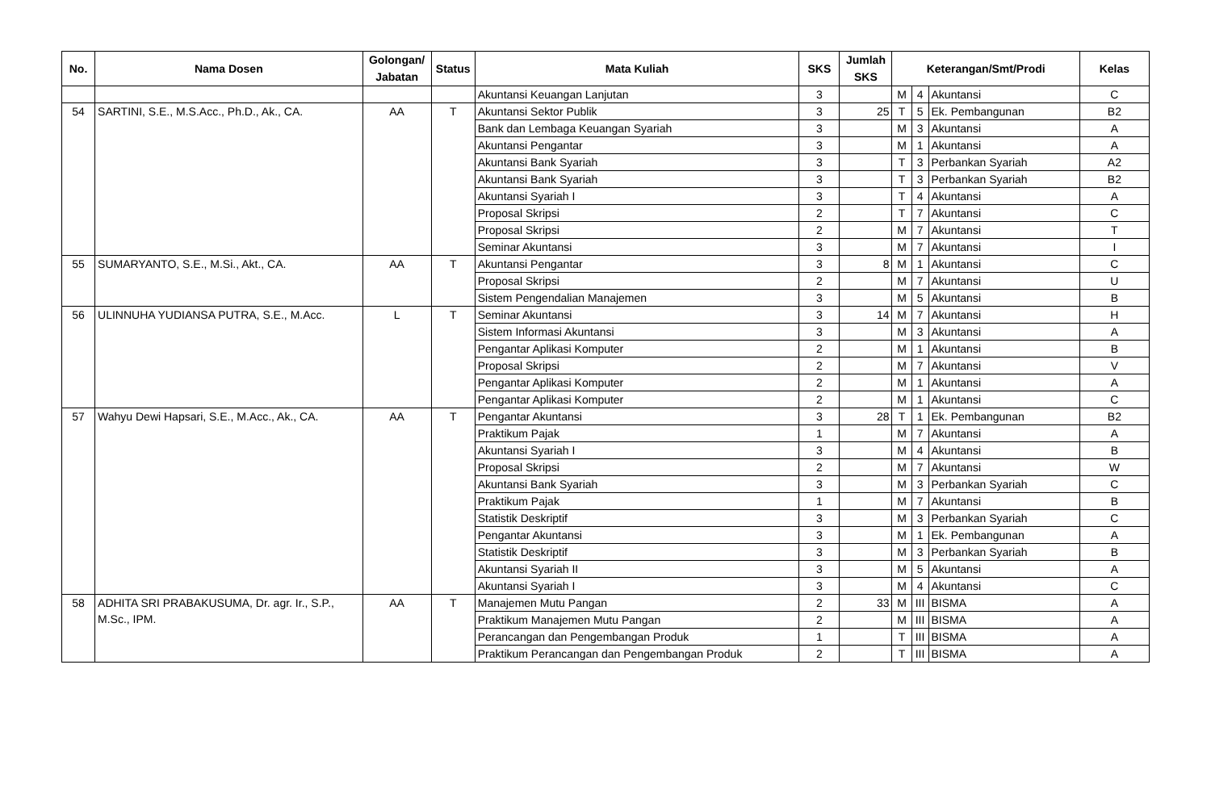| No. | Nama Dosen | Golongan/ Jabatan | Status | Mata Kuliah | SKS | Jumlah SKS | Keterangan/Smt/Prodi | | | Kelas |
| --- | --- | --- | --- | --- | --- | --- | --- | --- | --- | --- |
| | | | | Akuntansi Keuangan Lanjutan | 3 | | M | 4 | Akuntansi | C |
| 54 | SARTINI, S.E., M.S.Acc., Ph.D., Ak., CA. | AA | T | Akuntansi Sektor Publik | 3 | 25 | T | 5 | Ek. Pembangunan | B2 |
| | | | | Bank dan Lembaga Keuangan Syariah | 3 | | M | 3 | Akuntansi | A |
| | | | | Akuntansi Pengantar | 3 | | M | 1 | Akuntansi | A |
| | | | | Akuntansi Bank Syariah | 3 | | T | 3 | Perbankan Syariah | A2 |
| | | | | Akuntansi Bank Syariah | 3 | | T | 3 | Perbankan Syariah | B2 |
| | | | | Akuntansi Syariah I | 3 | | T | 4 | Akuntansi | A |
| | | | | Proposal Skripsi | 2 | | T | 7 | Akuntansi | C |
| | | | | Proposal Skripsi | 2 | | M | 7 | Akuntansi | T |
| | | | | Seminar Akuntansi | 3 | | M | 7 | Akuntansi | I |
| 55 | SUMARYANTO, S.E., M.Si., Akt., CA. | AA | T | Akuntansi Pengantar | 3 | 8 | M | 1 | Akuntansi | C |
| | | | | Proposal Skripsi | 2 | | M | 7 | Akuntansi | U |
| | | | | Sistem Pengendalian Manajemen | 3 | | M | 5 | Akuntansi | B |
| 56 | ULINNUHA YUDIANSA PUTRA, S.E., M.Acc. | L | T | Seminar Akuntansi | 3 | 14 | M | 7 | Akuntansi | H |
| | | | | Sistem Informasi Akuntansi | 3 | | M | 3 | Akuntansi | A |
| | | | | Pengantar Aplikasi Komputer | 2 | | M | 1 | Akuntansi | B |
| | | | | Proposal Skripsi | 2 | | M | 7 | Akuntansi | V |
| | | | | Pengantar Aplikasi Komputer | 2 | | M | 1 | Akuntansi | A |
| | | | | Pengantar Aplikasi Komputer | 2 | | M | 1 | Akuntansi | C |
| 57 | Wahyu Dewi Hapsari, S.E., M.Acc., Ak., CA. | AA | T | Pengantar Akuntansi | 3 | 28 | T | 1 | Ek. Pembangunan | B2 |
| | | | | Praktikum Pajak | 1 | | M | 7 | Akuntansi | A |
| | | | | Akuntansi Syariah I | 3 | | M | 4 | Akuntansi | B |
| | | | | Proposal Skripsi | 2 | | M | 7 | Akuntansi | W |
| | | | | Akuntansi Bank Syariah | 3 | | M | 3 | Perbankan Syariah | C |
| | | | | Praktikum Pajak | 1 | | M | 7 | Akuntansi | B |
| | | | | Statistik Deskriptif | 3 | | M | 3 | Perbankan Syariah | C |
| | | | | Pengantar Akuntansi | 3 | | M | 1 | Ek. Pembangunan | A |
| | | | | Statistik Deskriptif | 3 | | M | 3 | Perbankan Syariah | B |
| | | | | Akuntansi Syariah II | 3 | | M | 5 | Akuntansi | A |
| | | | | Akuntansi Syariah I | 3 | | M | 4 | Akuntansi | C |
| 58 | ADHITA SRI PRABAKUSUMA, Dr. agr. Ir., S.P., M.Sc., IPM. | AA | T | Manajemen Mutu Pangan | 2 | 33 | M | III | BISMA | A |
| | | | | Praktikum Manajemen Mutu Pangan | 2 | | M | III | BISMA | A |
| | | | | Perancangan dan Pengembangan Produk | 1 | | T | III | BISMA | A |
| | | | | Praktikum Perancangan dan Pengembangan Produk | 2 | | T | III | BISMA | A |